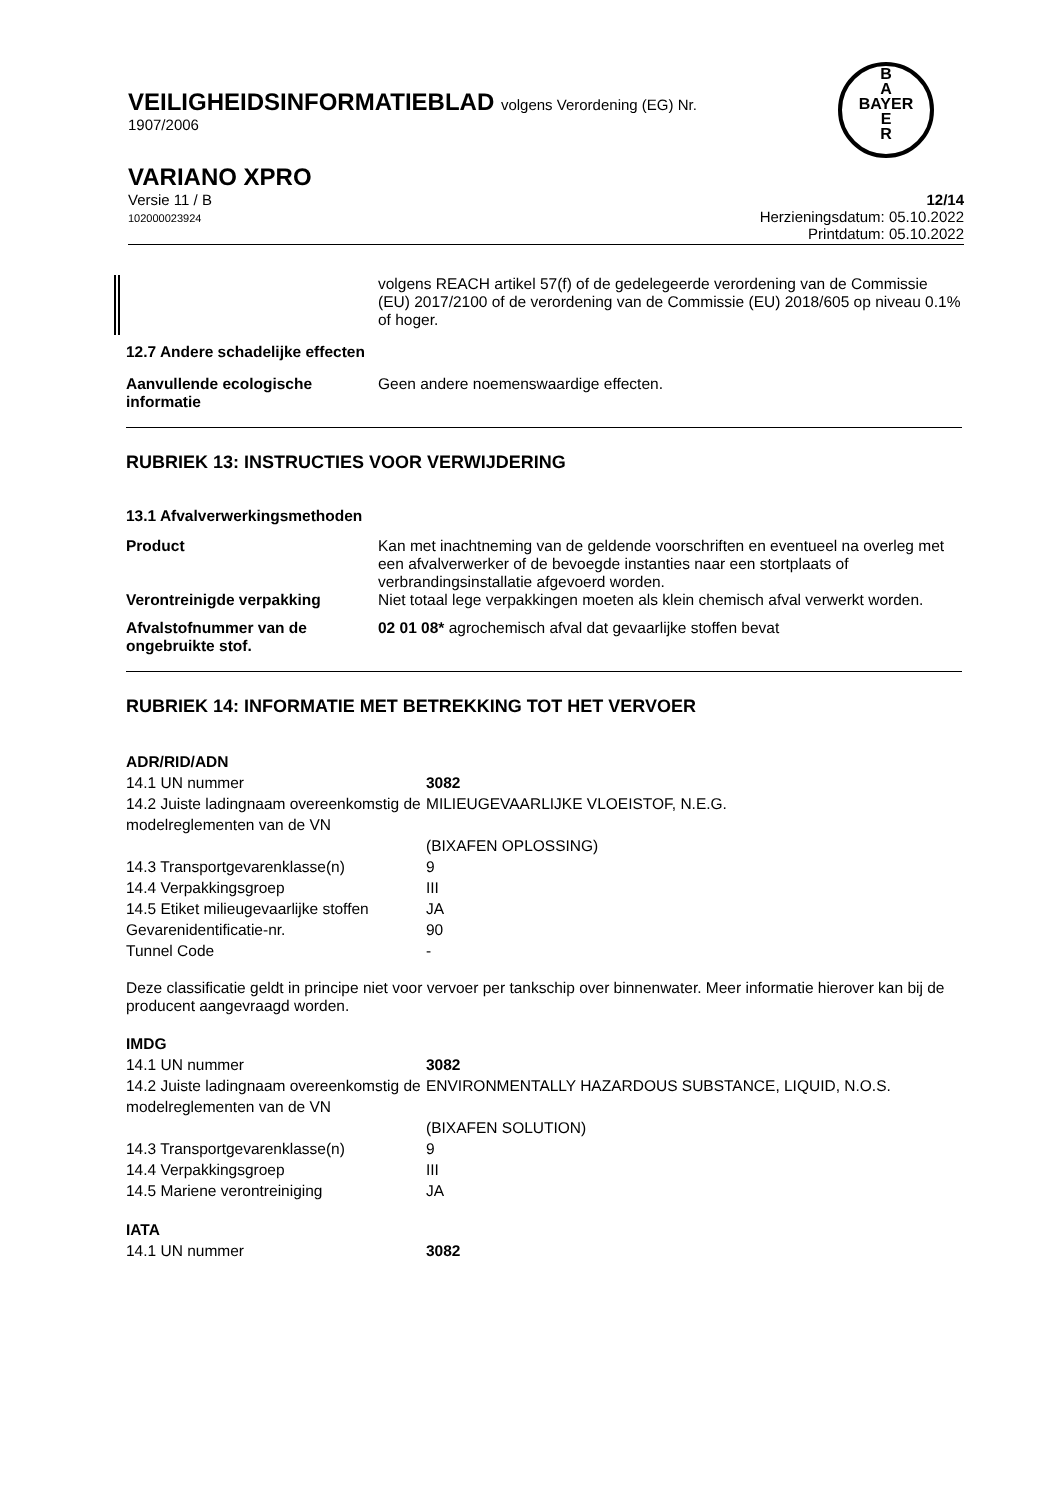VEILIGHEIDSINFORMATIEBLAD volgens Verordening (EG) Nr.
1907/2006
VARIANO XPRO
Versie 11 / B
102000023924
12/14
Herzieningsdatum: 05.10.2022
Printdatum: 05.10.2022
B
A
BAYER
E
R
| | volgens REACH artikel 57(f) of de gedelegeerde verordening van de Commissie (EU) 2017/2100 of de verordening van de Commissie (EU) 2018/605 op niveau 0.1% of hoger. |
12.7 Andere schadelijke effecten
| Aanvullende ecologische informatie | Geen andere noemenswaardige effecten. |
RUBRIEK 13: INSTRUCTIES VOOR VERWIJDERING
13.1 Afvalverwerkingsmethoden
| Product | Kan met inachtneming van de geldende voorschriften en eventueel na overleg met een afvalverwerker of de bevoegde instanties naar een stortplaats of verbrandingsinstallatie afgevoerd worden. |
| Verontreinigde verpakking | Niet totaal lege verpakkingen moeten als klein chemisch afval verwerkt worden. |
| Afvalstofnummer van de ongebruikte stof. | 02 01 08* agrochemisch afval dat gevaarlijke stoffen bevat |
RUBRIEK 14: INFORMATIE MET BETREKKING TOT HET VERVOER
| ADR/RID/ADN | |
| 14.1 UN nummer | 3082 |
| 14.2 Juiste ladingnaam overeenkomstig de modelreglementen van de VN | MILIEUGEVAARLIJKE VLOEISTOF, N.E.G. |
| | (BIXAFEN OPLOSSING) |
| 14.3 Transportgevarenklasse(n) | 9 |
| 14.4 Verpakkingsgroep | III |
| 14.5 Etiket milieugevaarlijke stoffen | JA |
| Gevarenidentificatie-nr. | 90 |
| Tunnel Code | - |
Deze classificatie geldt in principe niet voor vervoer per tankschip over binnenwater. Meer informatie hierover kan bij de producent aangevraagd worden.
| IMDG | |
| 14.1 UN nummer | 3082 |
| 14.2 Juiste ladingnaam overeenkomstig de modelreglementen van de VN | ENVIRONMENTALLY HAZARDOUS SUBSTANCE, LIQUID, N.O.S. |
| | (BIXAFEN SOLUTION) |
| 14.3 Transportgevarenklasse(n) | 9 |
| 14.4 Verpakkingsgroep | III |
| 14.5 Mariene verontreiniging | JA |
| IATA | |
| 14.1 UN nummer | 3082 |